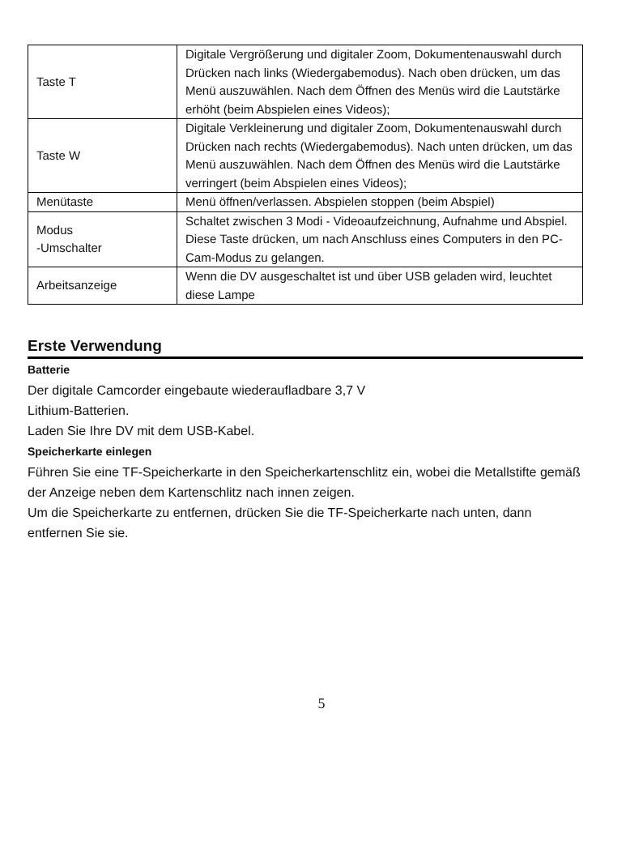| Taste T | Digitale Vergrößerung und digitaler Zoom, Dokumentenauswahl durch Drücken nach links (Wiedergabemodus). Nach oben drücken, um das Menü auszuwählen. Nach dem Öffnen des Menüs wird die Lautstärke erhöht (beim Abspielen eines Videos); |
| Taste W | Digitale Verkleinerung und digitaler Zoom, Dokumentenauswahl durch Drücken nach rechts (Wiedergabemodus). Nach unten drücken, um das Menü auszuwählen. Nach dem Öffnen des Menüs wird die Lautstärke verringert (beim Abspielen eines Videos); |
| Menütaste | Menü öffnen/verlassen. Abspielen stoppen (beim Abspiel) |
| Modus -Umschalter | Schaltet zwischen 3 Modi - Videoaufzeichnung, Aufnahme und Abspiel. Diese Taste drücken, um nach Anschluss eines Computers in den PC-Cam-Modus zu gelangen. |
| Arbeitsanzeige | Wenn die DV ausgeschaltet ist und über USB geladen wird, leuchtet diese Lampe |
Erste Verwendung
Batterie
Der digitale Camcorder eingebaute wiederaufladbare 3,7 V
Lithium-Batterien.
Laden Sie Ihre DV mit dem USB-Kabel.
Speicherkarte einlegen
Führen Sie eine TF-Speicherkarte in den Speicherkartenschlitz ein, wobei die Metallstifte gemäß der Anzeige neben dem Kartenschlitz nach innen zeigen.
Um die Speicherkarte zu entfernen, drücken Sie die TF-Speicherkarte nach unten, dann entfernen Sie sie.
5